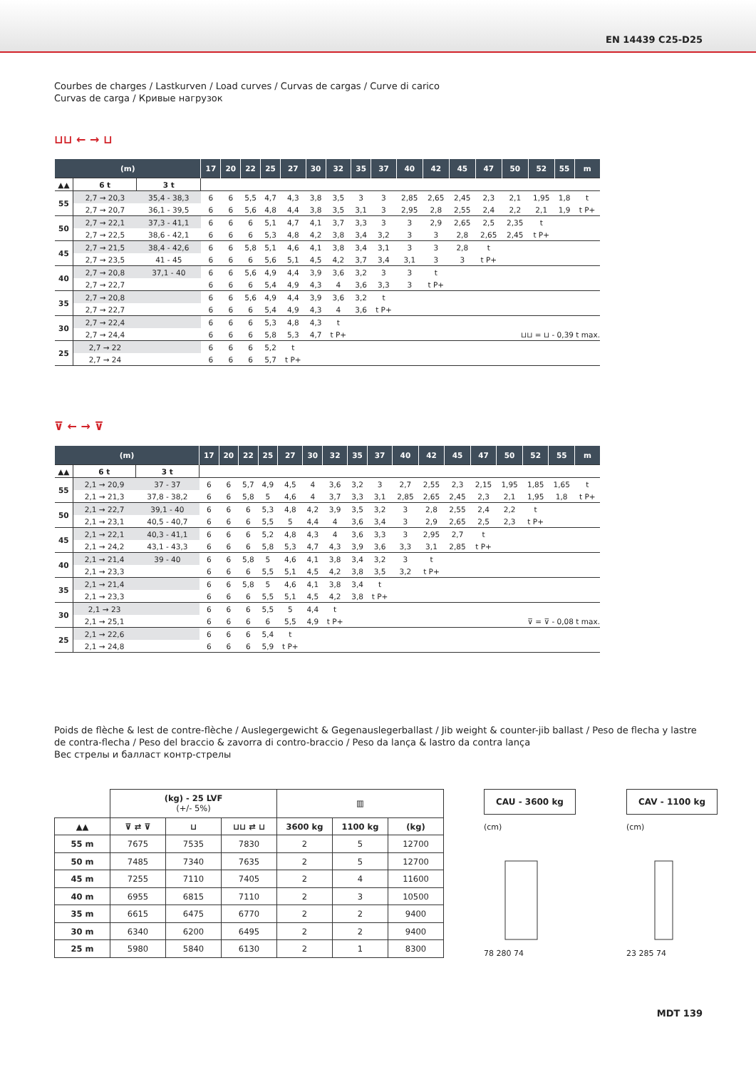EN 14439 C25-D25
Courbes de charges / Lastkurven / Load curves / Curvas de cargas / Curve di carico
Curvas de carga / Кривые нагрузок
⊔⊔ ← → ⊔
| (m) | | | 17 | 20 | 22 | 25 | 27 | 30 | 32 | 35 | 37 | 40 | 42 | 45 | 47 | 50 | 52 | 55 | m |
| --- | --- | --- | --- | --- | --- | --- | --- | --- | --- | --- | --- | --- | --- | --- | --- | --- | --- | --- | --- |
| ▲▲ | 6 t | 3 t | | | | | | | | | | | | | | | | | |
| 55 | 2,7 → 20,3 | 35,4 - 38,3 | 6 | 6 | 5,5 | 4,7 | 4,3 | 3,8 | 3,5 | 3 | 3 | 2,85 | 2,65 | 2,45 | 2,3 | 2,1 | 1,95 | 1,8 | t |
| | 2,7 → 20,7 | 36,1 - 39,5 | 6 | 6 | 5,6 | 4,8 | 4,4 | 3,8 | 3,5 | 3,1 | 3 | 2,95 | 2,8 | 2,55 | 2,4 | 2,2 | 2,1 | 1,9 | t P+ |
| 50 | 2,7 → 22,1 | 37,3 - 41,1 | 6 | 6 | 6 | 5,1 | 4,7 | 4,1 | 3,7 | 3,3 | 3 | 3 | 2,9 | 2,65 | 2,5 | 2,35 | t | | |
| | 2,7 → 22,5 | 38,6 - 42,1 | 6 | 6 | 6 | 5,3 | 4,8 | 4,2 | 3,8 | 3,4 | 3,2 | 3 | 3 | 2,8 | 2,65 | 2,45 | t P+ | | |
| 45 | 2,7 → 21,5 | 38,4 - 42,6 | 6 | 6 | 5,8 | 5,1 | 4,6 | 4,1 | 3,8 | 3,4 | 3,1 | 3 | 3 | 2,8 | t | | | | |
| | 2,7 → 23,5 | 41 - 45 | 6 | 6 | 6 | 5,6 | 5,1 | 4,5 | 4,2 | 3,7 | 3,4 | 3,1 | 3 | 3 | t P+ | | | | |
| 40 | 2,7 → 20,8 | 37,1 - 40 | 6 | 6 | 5,6 | 4,9 | 4,4 | 3,9 | 3,6 | 3,2 | 3 | 3 | t | | | | | | |
| | 2,7 → 22,7 | | 6 | 6 | 6 | 5,4 | 4,9 | 4,3 | 4 | 3,6 | 3,3 | 3 | t P+ | | | | | | |
| 35 | 2,7 → 20,8 | | 6 | 6 | 5,6 | 4,9 | 4,4 | 3,9 | 3,6 | 3,2 | t | | | | | | | | |
| | 2,7 → 22,7 | | 6 | 6 | 6 | 5,4 | 4,9 | 4,3 | 4 | 3,6 | t P+ | | | | | | | | |
| 30 | 2,7 → 22,4 | | 6 | 6 | 6 | 5,3 | 4,8 | 4,3 | t | | | | | | | | | | |
| | 2,7 → 24,4 | | 6 | 6 | 6 | 5,8 | 5,3 | 4,7 | t P+ | ⊔⊔ = ⊔ - 0,39 t max. | | | | | | | | | |
| 25 | 2,7 → 22 | | 6 | 6 | 6 | 5,2 | t | | | | | | | | | | | | |
| | 2,7 → 24 | | 6 | 6 | 6 | 5,7 | t P+ | | | | | | | | | | | | |
⊽ ← → ⊽
| (m) | | | 17 | 20 | 22 | 25 | 27 | 30 | 32 | 35 | 37 | 40 | 42 | 45 | 47 | 50 | 52 | 55 | m |
| --- | --- | --- | --- | --- | --- | --- | --- | --- | --- | --- | --- | --- | --- | --- | --- | --- | --- | --- | --- |
| ▲▲ | 6 t | 3 t | | | | | | | | | | | | | | | | | |
| 55 | 2,1 → 20,9 | 37 - 37 | 6 | 6 | 5,7 | 4,9 | 4,5 | 4 | 3,6 | 3,2 | 3 | 2,7 | 2,55 | 2,3 | 2,15 | 1,95 | 1,85 | 1,65 | t |
| | 2,1 → 21,3 | 37,8 - 38,2 | 6 | 6 | 5,8 | 5 | 4,6 | 4 | 3,7 | 3,3 | 3,1 | 2,85 | 2,65 | 2,45 | 2,3 | 2,1 | 1,95 | 1,8 | t P+ |
| 50 | 2,1 → 22,7 | 39,1 - 40 | 6 | 6 | 6 | 5,3 | 4,8 | 4,2 | 3,9 | 3,5 | 3,2 | 3 | 2,8 | 2,55 | 2,4 | 2,2 | t | | |
| | 2,1 → 23,1 | 40,5 - 40,7 | 6 | 6 | 6 | 5,5 | 5 | 4,4 | 4 | 3,6 | 3,4 | 3 | 2,9 | 2,65 | 2,5 | 2,3 | t P+ | | |
| 45 | 2,1 → 22,1 | 40,3 - 41,1 | 6 | 6 | 6 | 5,2 | 4,8 | 4,3 | 4 | 3,6 | 3,3 | 3 | 2,95 | 2,7 | t | | | | |
| | 2,1 → 24,2 | 43,1 - 43,3 | 6 | 6 | 6 | 5,8 | 5,3 | 4,7 | 4,3 | 3,9 | 3,6 | 3,3 | 3,1 | 2,85 | t P+ | | | | |
| 40 | 2,1 → 21,4 | 39 - 40 | 6 | 6 | 5,8 | 5 | 4,6 | 4,1 | 3,8 | 3,4 | 3,2 | 3 | t | | | | | | |
| | 2,1 → 23,3 | | 6 | 6 | 6 | 5,5 | 5,1 | 4,5 | 4,2 | 3,8 | 3,5 | 3,2 | t P+ | | | | | | |
| 35 | 2,1 → 21,4 | | 6 | 6 | 5,8 | 5 | 4,6 | 4,1 | 3,8 | 3,4 | t | | | | | | | | |
| | 2,1 → 23,3 | | 6 | 6 | 6 | 5,5 | 5,1 | 4,5 | 4,2 | 3,8 | t P+ | | | | | | | | |
| 30 | 2,1 → 23 | | 6 | 6 | 6 | 5,5 | 5 | 4,4 | t | | | | | | | | | | |
| | 2,1 → 25,1 | | 6 | 6 | 6 | 6 | 5,5 | 4,9 | t P+ | ⊽ = ⊽ - 0,08 t max. | | | | | | | | | |
| 25 | 2,1 → 22,6 | | 6 | 6 | 6 | 5,4 | t | | | | | | | | | | | | |
| | 2,1 → 24,8 | | 6 | 6 | 6 | 5,9 | t P+ | | | | | | | | | | | | |
Poids de flèche & lest de contre-flèche / Auslegergewicht & Gegenauslegerballast / Jib weight & counter-jib ballast / Peso de flecha y lastre de contra-flecha / Peso del braccio & zavorra di contro-braccio / Peso da lança & lastro da contra lança
Вес стрелы и балласт контр-стрелы
| | (kg) - 25 LVF (+/- 5%) | | | ▥ | | |
| ▲▲ | ⊽ ⇄ ⊽ | ⊔ | ⊔⊔ ⇄ ⊔ | 3600 kg | 1100 kg | (kg) |
| 55 m | 7675 | 7535 | 7830 | 2 | 5 | 12700 |
| 50 m | 7485 | 7340 | 7635 | 2 | 5 | 12700 |
| 45 m | 7255 | 7110 | 7405 | 2 | 4 | 11600 |
| 40 m | 6955 | 6815 | 7110 | 2 | 3 | 10500 |
| 35 m | 6615 | 6475 | 6770 | 2 | 2 | 9400 |
| 30 m | 6340 | 6200 | 6495 | 2 | 2 | 9400 |
| 25 m | 5980 | 5840 | 6130 | 2 | 1 | 8300 |
CAU - 3600 kg
(cm)
78 280 74
CAV - 1100 kg
(cm)
23 285 74
MDT 139